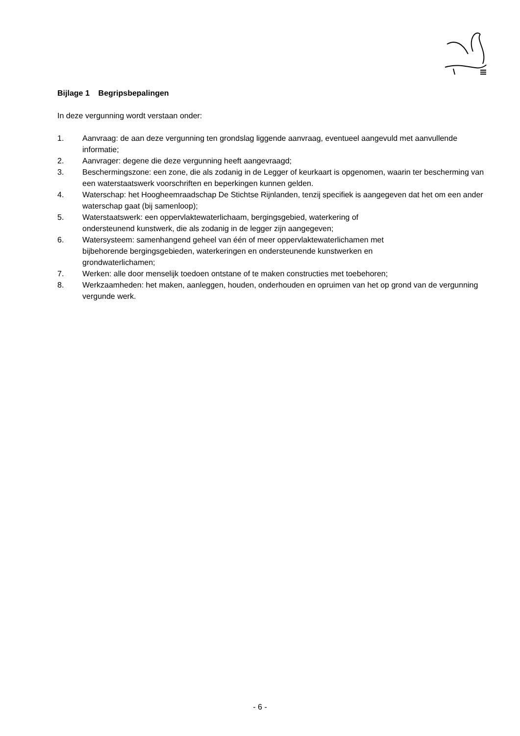Bijlage 1 Begripsbepalingen
In deze vergunning wordt verstaan onder:
1. Aanvraag: de aan deze vergunning ten grondslag liggende aanvraag, eventueel aangevuld met aanvullende informatie;
2. Aanvrager: degene die deze vergunning heeft aangevraagd;
3. Beschermingszone: een zone, die als zodanig in de Legger of keurkaart is opgenomen, waarin ter bescherming van een waterstaatswerk voorschriften en beperkingen kunnen gelden.
4. Waterschap: het Hoogheemraadschap De Stichtse Rijnlanden, tenzij specifiek is aangegeven dat het om een ander waterschap gaat (bij samenloop);
5. Waterstaatswerk: een oppervlaktewaterlichaam, bergingsgebied, waterkering of
ondersteunend kunstwerk, die als zodanig in de legger zijn aangegeven;
6. Watersysteem: samenhangend geheel van één of meer oppervlaktewaterlichamen met
bijbehorende bergingsgebieden, waterkeringen en ondersteunende kunstwerken en
grondwaterlichamen;
7. Werken: alle door menselijk toedoen ontstane of te maken constructies met toebehoren;
8. Werkzaamheden: het maken, aanleggen, houden, onderhouden en opruimen van het op grond van de vergunning vergunde werk.
- 6 -